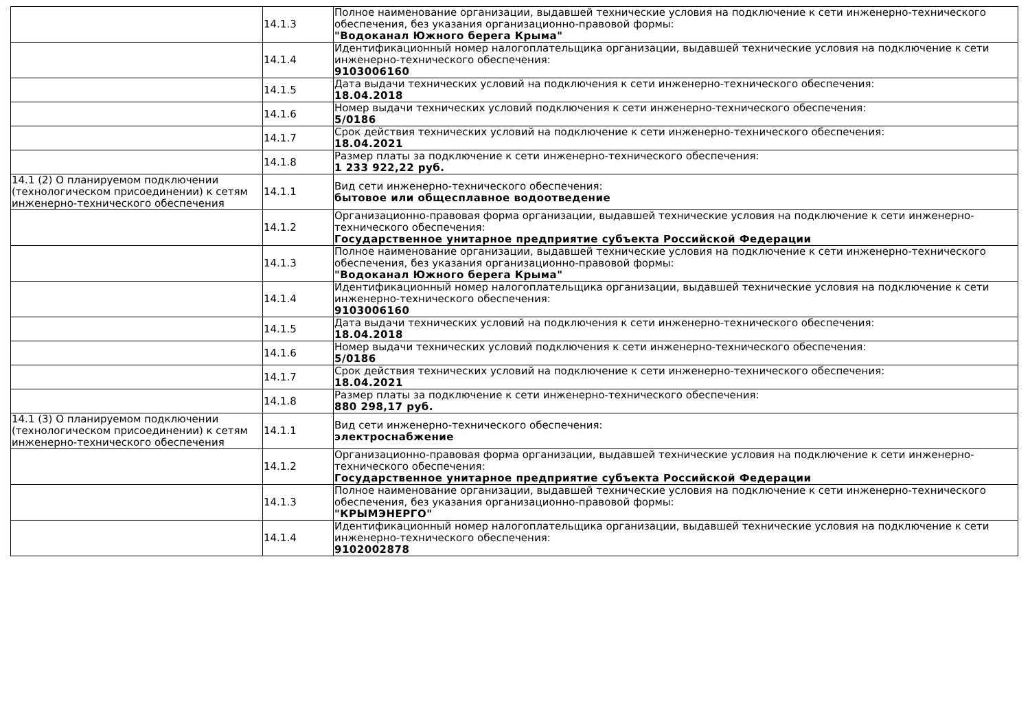| | 14.1.3 | Полное наименование организации, выдавшей технические условия на подключение к сети инженерно-технического обеспечения, без указания организационно-правовой формы: "Водоканал Южного берега Крыма" |
| | 14.1.4 | Идентификационный номер налогоплательщика организации, выдавшей технические условия на подключение к сети инженерно-технического обеспечения: 9103006160 |
| | 14.1.5 | Дата выдачи технических условий на подключения к сети инженерно-технического обеспечения: 18.04.2018 |
| | 14.1.6 | Номер выдачи технических условий подключения к сети инженерно-технического обеспечения: 5/0186 |
| | 14.1.7 | Срок действия технических условий на подключение к сети инженерно-технического обеспечения: 18.04.2021 |
| | 14.1.8 | Размер платы за подключение к сети инженерно-технического обеспечения: 1 233 922,22 руб. |
| 14.1 (2) О планируемом подключении (технологическом присоединении) к сетям инженерно-технического обеспечения | 14.1.1 | Вид сети инженерно-технического обеспечения: бытовое или общесплавное водоотведение |
| | 14.1.2 | Организационно-правовая форма организации, выдавшей технические условия на подключение к сети инженерно-технического обеспечения: Государственное унитарное предприятие субъекта Российской Федерации |
| | 14.1.3 | Полное наименование организации, выдавшей технические условия на подключение к сети инженерно-технического обеспечения, без указания организационно-правовой формы: "Водоканал Южного берега Крыма" |
| | 14.1.4 | Идентификационный номер налогоплательщика организации, выдавшей технические условия на подключение к сети инженерно-технического обеспечения: 9103006160 |
| | 14.1.5 | Дата выдачи технических условий на подключения к сети инженерно-технического обеспечения: 18.04.2018 |
| | 14.1.6 | Номер выдачи технических условий подключения к сети инженерно-технического обеспечения: 5/0186 |
| | 14.1.7 | Срок действия технических условий на подключение к сети инженерно-технического обеспечения: 18.04.2021 |
| | 14.1.8 | Размер платы за подключение к сети инженерно-технического обеспечения: 880 298,17 руб. |
| 14.1 (3) О планируемом подключении (технологическом присоединении) к сетям инженерно-технического обеспечения | 14.1.1 | Вид сети инженерно-технического обеспечения: электроснабжение |
| | 14.1.2 | Организационно-правовая форма организации, выдавшей технические условия на подключение к сети инженерно-технического обеспечения: Государственное унитарное предприятие субъекта Российской Федерации |
| | 14.1.3 | Полное наименование организации, выдавшей технические условия на подключение к сети инженерно-технического обеспечения, без указания организационно-правовой формы: "КРЫМЭНЕРГО" |
| | 14.1.4 | Идентификационный номер налогоплательщика организации, выдавшей технические условия на подключение к сети инженерно-технического обеспечения: 9102002878 |